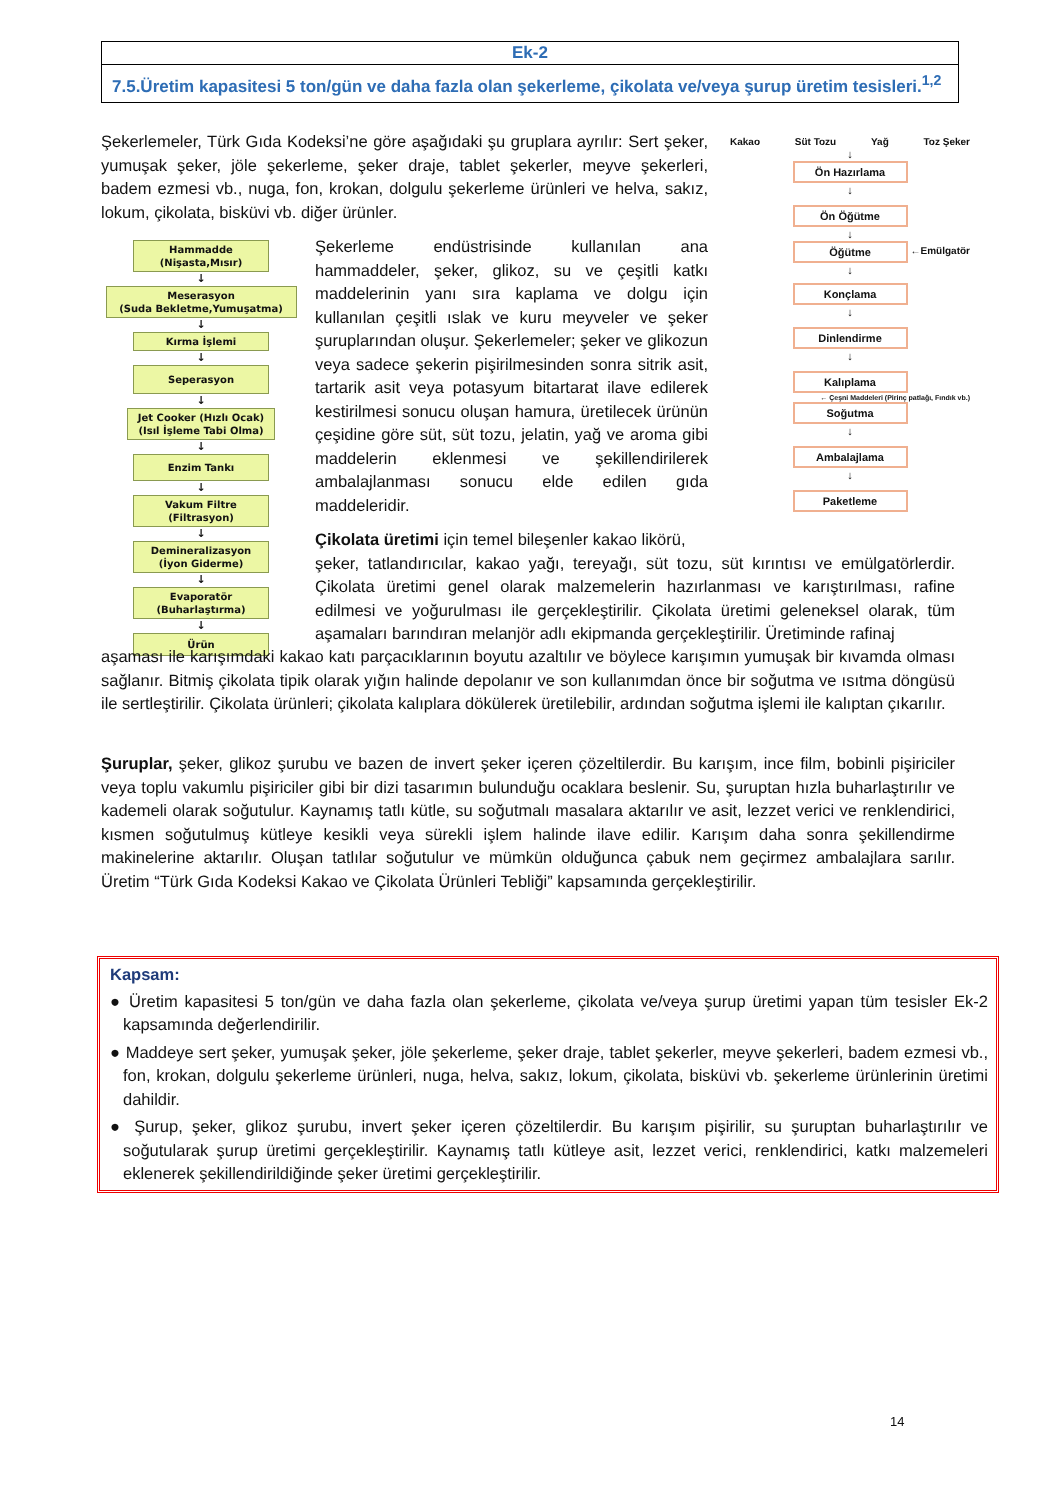Ek-2
7.5.Üretim kapasitesi 5 ton/gün ve daha fazla olan şekerleme, çikolata ve/veya şurup üretim tesisleri.<sup>1,2</sup>
Şekerlemeler, Türk Gıda Kodeksi’ne göre aşağıdaki şu gruplara ayrılır: Sert şeker, yumuşak şeker, jöle şekerleme, şeker draje, tablet şekerler, meyve şekerleri, badem ezmesi vb., nuga, fon, krokan, dolgulu şekerleme ürünleri ve helva, sakız, lokum, çikolata, bisküvi vb. diğer ürünler.
Kakao Süt Tozu Yağ Toz Şeker
↓
Ön Hazırlama
↓
Ön Öğütme
↓
Öğütme
←Emülgatör
↓
Konçlama
↓
Dinlendirme
↓
Kalıplama
← Çeşni Maddeleri (Pirinç patlağı, Fındık vb.)
Soğutma
↓
Ambalajlama
↓
Paketleme
Hammadde
(Nişasta,Mısır)
↓
Meserasyon
(Suda Bekletme,Yumuşatma)
↓
Kırma İşlemi
↓
Seperasyon
↓
Jet Cooker (Hızlı Ocak)
(Isıl İşleme Tabi Olma)
↓
Enzim Tankı
↓
Vakum Filtre
(Filtrasyon)
↓
Demineralizasyon
(İyon Giderme)
↓
Evaporatör
(Buharlaştırma)
↓
Ürün
Şekerleme endüstrisinde kullanılan ana hammaddeler, şeker, glikoz, su ve çeşitli katkı maddelerinin yanı sıra kaplama ve dolgu için kullanılan çeşitli ıslak ve kuru meyveler ve şeker şuruplarından oluşur. Şekerlemeler; şeker ve glikozun veya sadece şekerin pişirilmesinden sonra sitrik asit, tartarik asit veya potasyum bitartarat ilave edilerek kestirilmesi sonucu oluşan hamura, üretilecek ürünün çeşidine göre süt, süt tozu, jelatin, yağ ve aroma gibi maddelerin eklenmesi ve şekillendirilerek ambalajlanması sonucu elde edilen gıda maddeleridir.
Çikolata üretimi için temel bileşenler kakao likörü,
şeker, tatlandırıcılar, kakao yağı, tereyağı, süt tozu, süt kırıntısı ve emülgatörlerdir. Çikolata üretimi genel olarak malzemelerin hazırlanması ve karıştırılması, rafine edilmesi ve yoğurulması ile gerçekleştirilir. Çikolata üretimi geleneksel olarak, tüm aşamaları barındıran melanjör adlı ekipmanda gerçekleştirilir. Üretiminde rafinaj
aşaması ile karışımdaki kakao katı parçacıklarının boyutu azaltılır ve böylece karışımın yumuşak bir kıvamda olması sağlanır. Bitmiş çikolata tipik olarak yığın halinde depolanır ve son kullanımdan önce bir soğutma ve ısıtma döngüsü ile sertleştirilir. Çikolata ürünleri; çikolata kalıplara dökülerek üretilebilir, ardından soğutma işlemi ile kalıptan çıkarılır.
Şuruplar, şeker, glikoz şurubu ve bazen de invert şeker içeren çözeltilerdir. Bu karışım, ince film, bobinli pişiriciler veya toplu vakumlu pişiriciler gibi bir dizi tasarımın bulunduğu ocaklara beslenir. Su, şuruptan hızla buharlaştırılır ve kademeli olarak soğutulur. Kaynamış tatlı kütle, su soğutmalı masalara aktarılır ve asit, lezzet verici ve renklendirici, kısmen soğutulmuş kütleye kesikli veya sürekli işlem halinde ilave edilir. Karışım daha sonra şekillendirme makinelerine aktarılır. Oluşan tatlılar soğutulur ve mümkün olduğunca çabuk nem geçirmez ambalajlara sarılır. Üretim “Türk Gıda Kodeksi Kakao ve Çikolata Ürünleri Tebliği” kapsamında gerçekleştirilir.
Kapsam:
● Üretim kapasitesi 5 ton/gün ve daha fazla olan şekerleme, çikolata ve/veya şurup üretimi yapan tüm tesisler Ek-2 kapsamında değerlendirilir.
● Maddeye sert şeker, yumuşak şeker, jöle şekerleme, şeker draje, tablet şekerler, meyve şekerleri, badem ezmesi vb., fon, krokan, dolgulu şekerleme ürünleri, nuga, helva, sakız, lokum, çikolata, bisküvi vb. şekerleme ürünlerinin üretimi dahildir.
● Şurup, şeker, glikoz şurubu, invert şeker içeren çözeltilerdir. Bu karışım pişirilir, su şuruptan buharlaştırılır ve soğutularak şurup üretimi gerçekleştirilir. Kaynamış tatlı kütleye asit, lezzet verici, renklendirici, katkı malzemeleri eklenerek şekillendirildiğinde şeker üretimi gerçekleştirilir.
14